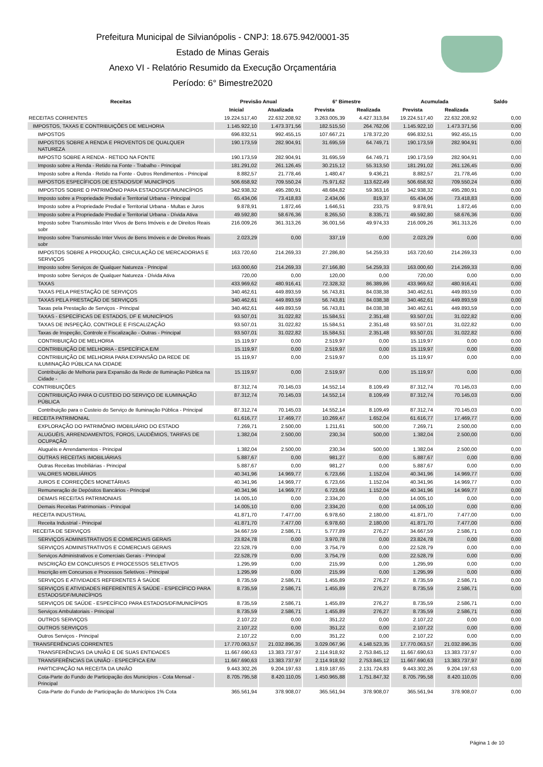Prefeitura Municipal de Silvianópolis - CNPJ: 18.675.942/0001-35
Estado de Minas Gerais
Anexo VI - Relatório Resumido da Execução Orçamentária
Período: 6° Bimestre2020
| Receitas | Previsão Anual | | 6° Bimestre | | Acumulada | | Saldo |
| --- | --- | --- | --- | --- | --- | --- | --- |
| | Inicial | Atualizada | Prevista | Realizada | Prevista | Realizada | |
| RECEITAS CORRENTES | 19.224.517,40 | 22.632.208,92 | 3.263.005,39 | 4.427.313,84 | 19.224.517,40 | 22.632.208,92 | 0,00 |
| IMPOSTOS, TAXAS E CONTRIBUIÇÕES DE MELHORIA | 1.145.922,10 | 1.473.371,56 | 182.515,50 | 264.762,06 | 1.145.922,10 | 1.473.371,56 | 0,00 |
| IMPOSTOS | 696.832,51 | 992.455,15 | 107.667,21 | 178.372,20 | 696.832,51 | 992.455,15 | 0,00 |
| IMPOSTOS SOBRE A RENDA E PROVENTOS DE QUALQUER NATUREZA | 190.173,59 | 282.904,91 | 31.695,59 | 64.749,71 | 190.173,59 | 282.904,91 | 0,00 |
| IMPOSTO SOBRE A RENDA - RETIDO NA FONTE | 190.173,59 | 282.904,91 | 31.695,59 | 64.749,71 | 190.173,59 | 282.904,91 | 0,00 |
| Imposto sobre a Renda - Retido na Fonte - Trabalho - Principal | 181.291,02 | 261.126,45 | 30.215,12 | 55.313,50 | 181.291,02 | 261.126,45 | 0,00 |
| Imposto sobre a Renda - Retido na Fonte - Outros Rendimentos - Principal | 8.882,57 | 21.778,46 | 1.480,47 | 9.436,21 | 8.882,57 | 21.778,46 | 0,00 |
| IMPOSTOS ESPECÍFICOS DE ESTADOS/DF MUNICÍPIOS | 506.658,92 | 709.550,24 | 75.971,62 | 113.622,49 | 506.658,92 | 709.550,24 | 0,00 |
| IMPOSTOS SOBRE O PATRIMÔNIO PARA ESTADOS/DF/MUNICÍPIOS | 342.938,32 | 495.280,91 | 48.684,82 | 59.363,16 | 342.938,32 | 495.280,91 | 0,00 |
| Imposto sobre a Propriedade Predial e Territorial Urbana - Principal | 65.434,06 | 73.418,83 | 2.434,06 | 819,37 | 65.434,06 | 73.418,83 | 0,00 |
| Imposto sobre a Propriedade Predial e Territorial Urbana - Multas e Juros | 9.878,91 | 1.872,46 | 1.646,51 | 233,75 | 9.878,91 | 1.872,46 | 0,00 |
| Imposto sobre a Propriedade Predial e Territorial Urbana - Dívida Ativa | 49.592,80 | 58.676,36 | 8.265,50 | 8.335,71 | 49.592,80 | 58.676,36 | 0,00 |
| Imposto sobre Transmissão Inter Vivos de Bens Imóveis e de Direitos Reais sobr | 216.009,26 | 361.313,26 | 36.001,56 | 49.974,33 | 216.009,26 | 361.313,26 | 0,00 |
| Imposto sobre Transmissão Inter Vivos de Bens Imóveis e de Direitos Reais sobr | 2.023,29 | 0,00 | 337,19 | 0,00 | 2.023,29 | 0,00 | 0,00 |
| IMPOSTOS SOBRE A PRODUÇÃO, CIRCULAÇÃO DE MERCADORIAS E SERVIÇOS | 163.720,60 | 214.269,33 | 27.286,80 | 54.259,33 | 163.720,60 | 214.269,33 | 0,00 |
| Imposto sobre Serviços de Qualquer Natureza - Principal | 163.000,60 | 214.269,33 | 27.166,80 | 54.259,33 | 163.000,60 | 214.269,33 | 0,00 |
| Imposto sobre Serviços de Qualquer Natureza - Dívida Ativa | 720,00 | 0,00 | 120,00 | 0,00 | 720,00 | 0,00 | 0,00 |
| TAXAS | 433.969,62 | 480.916,41 | 72.328,32 | 86.389,86 | 433.969,62 | 480.916,41 | 0,00 |
| TAXAS PELA PRESTAÇÃO DE SERVIÇOS | 340.462,61 | 449.893,59 | 56.743,81 | 84.038,38 | 340.462,61 | 449.893,59 | 0,00 |
| TAXAS PELA PRESTAÇÃO DE SERVIÇOS | 340.462,61 | 449.893,59 | 56.743,81 | 84.038,38 | 340.462,61 | 449.893,59 | 0,00 |
| Taxas pela Prestação de Serviços - Principal | 340.462,61 | 449.893,59 | 56.743,81 | 84.038,38 | 340.462,61 | 449.893,59 | 0,00 |
| TAXAS - ESPECÍFICAS DE ESTADOS, DF E MUNICÍPIOS | 93.507,01 | 31.022,82 | 15.584,51 | 2.351,48 | 93.507,01 | 31.022,82 | 0,00 |
| TAXAS DE INSPEÇÃO, CONTROLE E FISCALIZAÇÃO | 93.507,01 | 31.022,82 | 15.584,51 | 2.351,48 | 93.507,01 | 31.022,82 | 0,00 |
| Taxas de Inspeção, Controle e Fiscalização - Outras - Principal | 93.507,01 | 31.022,82 | 15.584,51 | 2.351,48 | 93.507,01 | 31.022,82 | 0,00 |
| CONTRIBUIÇÃO DE MELHORIA | 15.119,97 | 0,00 | 2.519,97 | 0,00 | 15.119,97 | 0,00 | 0,00 |
| CONTRIBUIÇÃO DE MELHORIA - ESPECÍFICA E/M | 15.119,97 | 0,00 | 2.519,97 | 0,00 | 15.119,97 | 0,00 | 0,00 |
| CONTRIBUIÇÃO DE MELHORIA PARA EXPANSÃO DA REDE DE ILUMINAÇÃO PÚBLICA NA CIDADE | 15.119,97 | 0,00 | 2.519,97 | 0,00 | 15.119,97 | 0,00 | 0,00 |
| Contribuição de Melhoria para Expansão da Rede de Iluminação Pública na Cidade - | 15.119,97 | 0,00 | 2.519,97 | 0,00 | 15.119,97 | 0,00 | 0,00 |
| CONTRIBUIÇÕES | 87.312,74 | 70.145,03 | 14.552,14 | 8.109,49 | 87.312,74 | 70.145,03 | 0,00 |
| CONTRIBUIÇÃO PARA O CUSTEIO DO SERVIÇO DE ILUMINAÇÃO PÚBLICA | 87.312,74 | 70.145,03 | 14.552,14 | 8.109,49 | 87.312,74 | 70.145,03 | 0,00 |
| Contribuição para o Custeio do Serviço de Iluminação Pública - Principal | 87.312,74 | 70.145,03 | 14.552,14 | 8.109,49 | 87.312,74 | 70.145,03 | 0,00 |
| RECEITA PATRIMONIAL | 61.616,77 | 17.469,77 | 10.269,47 | 1.652,04 | 61.616,77 | 17.469,77 | 0,00 |
| EXPLORAÇÃO DO PATRIMÔNIO IMOBILIÁRIO DO ESTADO | 7.269,71 | 2.500,00 | 1.211,61 | 500,00 | 7.269,71 | 2.500,00 | 0,00 |
| ALUGUÉIS, ARRENDAMENTOS, FOROS, LAUDÊMIOS, TARIFAS DE OCUPAÇÃO | 1.382,04 | 2.500,00 | 230,34 | 500,00 | 1.382,04 | 2.500,00 | 0,00 |
| Aluguéis e Arrendamentos - Principal | 1.382,04 | 2.500,00 | 230,34 | 500,00 | 1.382,04 | 2.500,00 | 0,00 |
| OUTRAS RECEITAS IMOBILIÁRIAS | 5.887,67 | 0,00 | 981,27 | 0,00 | 5.887,67 | 0,00 | 0,00 |
| Outras Receitas Imobiliárias - Principal | 5.887,67 | 0,00 | 981,27 | 0,00 | 5.887,67 | 0,00 | 0,00 |
| VALORES MOBILIÁRIOS | 40.341,96 | 14.969,77 | 6.723,66 | 1.152,04 | 40.341,96 | 14.969,77 | 0,00 |
| JUROS E CORREÇÕES MONETÁRIAS | 40.341,96 | 14.969,77 | 6.723,66 | 1.152,04 | 40.341,96 | 14.969,77 | 0,00 |
| Remuneração de Depósitos Bancários - Principal | 40.341,96 | 14.969,77 | 6.723,66 | 1.152,04 | 40.341,96 | 14.969,77 | 0,00 |
| DEMAIS RECEITAS PATRIMONIAIS | 14.005,10 | 0,00 | 2.334,20 | 0,00 | 14.005,10 | 0,00 | 0,00 |
| Demais Receitas Patrimoniais - Principal | 14.005,10 | 0,00 | 2.334,20 | 0,00 | 14.005,10 | 0,00 | 0,00 |
| RECEITA INDUSTRIAL | 41.871,70 | 7.477,00 | 6.978,60 | 2.180,00 | 41.871,70 | 7.477,00 | 0,00 |
| Receita Industrial - Principal | 41.871,70 | 7.477,00 | 6.978,60 | 2.180,00 | 41.871,70 | 7.477,00 | 0,00 |
| RECEITA DE SERVIÇOS | 34.667,59 | 2.586,71 | 5.777,89 | 276,27 | 34.667,59 | 2.586,71 | 0,00 |
| SERVIÇOS ADMINISTRATIVOS E COMERCIAIS GERAIS | 23.824,78 | 0,00 | 3.970,78 | 0,00 | 23.824,78 | 0,00 | 0,00 |
| SERVIÇOS ADMINISTRATIVOS E COMERCIAIS GERAIS | 22.528,79 | 0,00 | 3.754,79 | 0,00 | 22.528,79 | 0,00 | 0,00 |
| Serviços Administrativos e Comerciais Gerais - Principal | 22.528,79 | 0,00 | 3.754,79 | 0,00 | 22.528,79 | 0,00 | 0,00 |
| INSCRIÇÃO EM CONCURSOS E PROCESSOS SELETIVOS | 1.295,99 | 0,00 | 215,99 | 0,00 | 1.295,99 | 0,00 | 0,00 |
| Inscrição em Concursos e Processos Seletivos - Principal | 1.295,99 | 0,00 | 215,99 | 0,00 | 1.295,99 | 0,00 | 0,00 |
| SERVIÇOS E ATIVIDADES REFERENTES À SAÚDE | 8.735,59 | 2.586,71 | 1.455,89 | 276,27 | 8.735,59 | 2.586,71 | 0,00 |
| SERVIÇOS E ATIVIDADES REFERENTES À SAÚDE - ESPECÍFICO PARA ESTADOS/DF/MUNICÍPIOS | 8.735,59 | 2.586,71 | 1.455,89 | 276,27 | 8.735,59 | 2.586,71 | 0,00 |
| SERVIÇOS DE SAÚDE - ESPECÍFICO PARA ESTADOS/DF/MUNICÍPIOS | 8.735,59 | 2.586,71 | 1.455,89 | 276,27 | 8.735,59 | 2.586,71 | 0,00 |
| Serviços Ambulatoriais - Principal | 8.735,59 | 2.586,71 | 1.455,89 | 276,27 | 8.735,59 | 2.586,71 | 0,00 |
| OUTROS SERVIÇOS | 2.107,22 | 0,00 | 351,22 | 0,00 | 2.107,22 | 0,00 | 0,00 |
| OUTROS SERVIÇOS | 2.107,22 | 0,00 | 351,22 | 0,00 | 2.107,22 | 0,00 | 0,00 |
| Outros Serviços - Principal | 2.107,22 | 0,00 | 351,22 | 0,00 | 2.107,22 | 0,00 | 0,00 |
| TRANSFERÊNCIAS CORRENTES | 17.770.063,57 | 21.032.896,35 | 3.029.067,96 | 4.148.523,35 | 17.770.063,57 | 21.032.896,35 | 0,00 |
| TRANSFERÊNCIAS DA UNIÃO E DE SUAS ENTIDADES | 11.667.690,63 | 13.383.737,97 | 2.114.918,92 | 2.753.845,12 | 11.667.690,63 | 13.383.737,97 | 0,00 |
| TRANSFERÊNCIAS DA UNIÃO - ESPECÍFICA E/M | 11.667.690,63 | 13.383.737,97 | 2.114.918,92 | 2.753.845,12 | 11.667.690,63 | 13.383.737,97 | 0,00 |
| PARTICIPAÇÃO NA RECEITA DA UNIÃO | 9.443.302,26 | 9.204.197,63 | 1.819.187,65 | 2.131.724,83 | 9.443.302,26 | 9.204.197,63 | 0,00 |
| Cota-Parte do Fundo de Participação dos Municípios - Cota Mensal - Principal | 8.705.795,58 | 8.420.110,05 | 1.450.965,88 | 1.751.847,32 | 8.705.795,58 | 8.420.110,05 | 0,00 |
| Cota-Parte do Fundo de Participação do Municípios 1% Cota | 365.561,94 | 378.908,07 | 365.561,94 | 378.908,07 | 365.561,94 | 378.908,07 | 0,00 |
Página 1 de 10